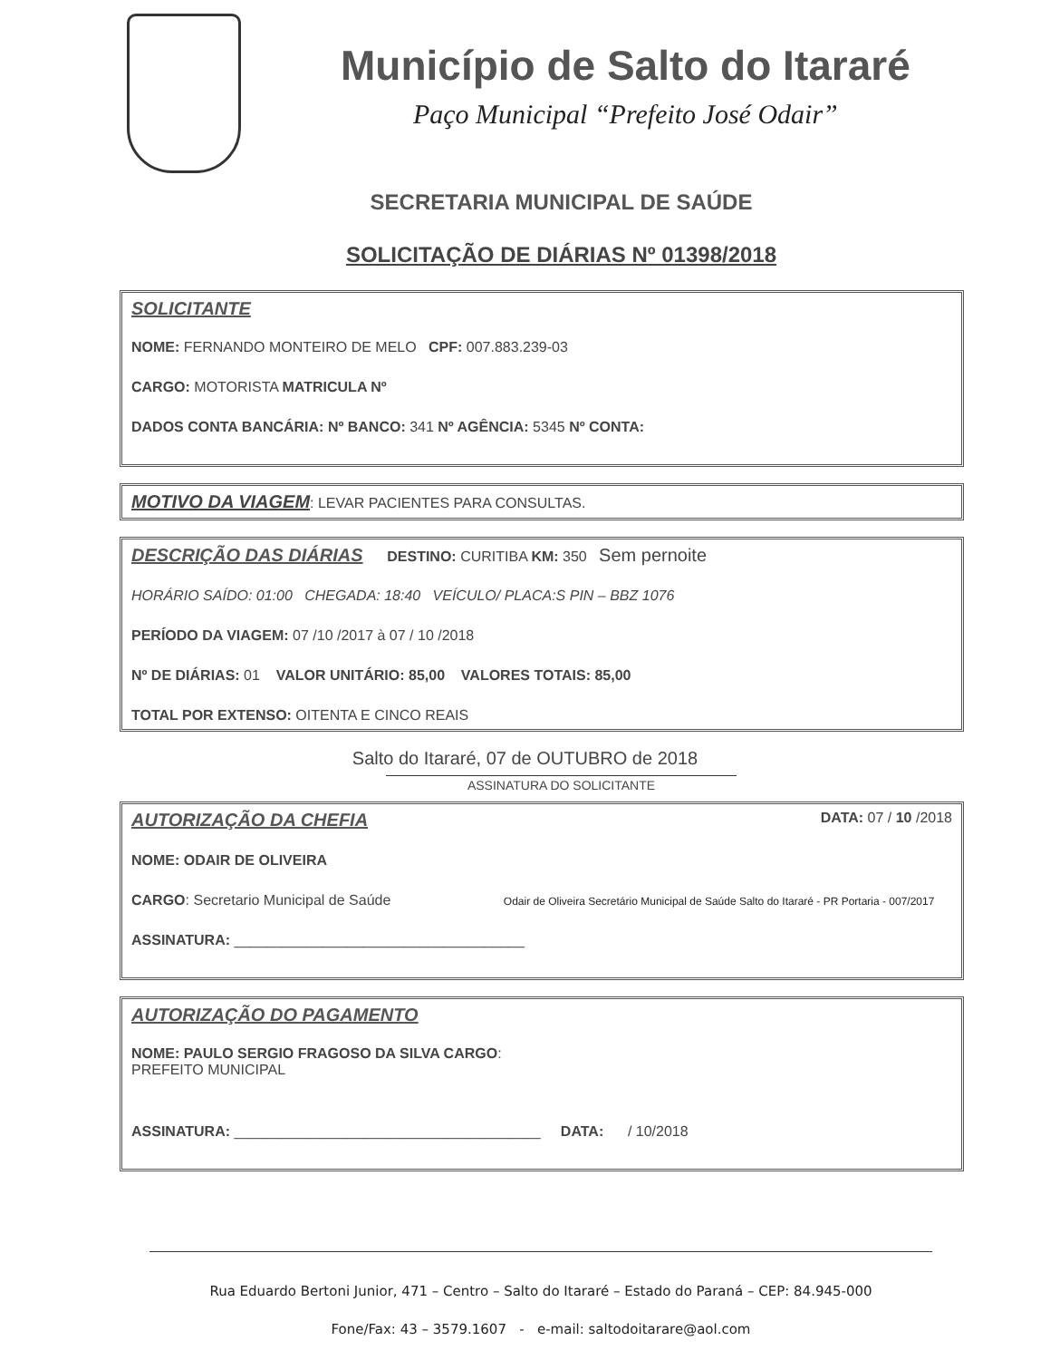Município de Salto do Itararé
Paço Municipal “Prefeito José Odair”
SECRETARIA MUNICIPAL DE SAÚDE
SOLICITAÇÃO DE DIÁRIAS Nº 01398/2018
SOLICITANTE
NOME: FERNANDO MONTEIRO DE MELO CPF: 007.883.239-03
CARGO: MOTORISTA MATRICULA Nº
DADOS CONTA BANCÁRIA: Nº BANCO: 341 Nº AGÊNCIA: 5345 Nº CONTA:
MOTIVO DA VIAGEM: LEVAR PACIENTES PARA CONSULTAS.
DESCRIÇÃO DAS DIÁRIAS
DESTINO: CURITIBA KM: 350 Sem pernoite
HORÁRIO SAÍDO: 01:00 CHEGADA: 18:40 VEÍCULO/ PLACA:S PIN – BBZ 1076
PERÍODO DA VIAGEM: 07 /10 /2017 à 07 / 10 /2018
Nº DE DIÁRIAS: 01 VALOR UNITÁRIO: 85,00 VALORES TOTAIS: 85,00
TOTAL POR EXTENSO: OITENTA E CINCO REAIS
Salto do Itararé, 07 de OUTUBRO de 2018
ASSINATURA DO SOLICITANTE
AUTORIZAÇÃO DA CHEFIA
DATA: 07 / 10 /2018
NOME: ODAIR DE OLIVEIRA
CARGO: Secretario Municipal de Saúde Odair de Oliveira Secretário Municipal de Saúde Salto do Itararé - PR Portaria - 007/2017
ASSINATURA: ____________________________________
AUTORIZAÇÃO DO PAGAMENTO
NOME: PAULO SERGIO FRAGOSO DA SILVA CARGO:
PREFEITO MUNICIPAL
ASSINATURA: ______________________________________ DATA: / 10/2018
Rua Eduardo Bertoni Junior, 471 – Centro – Salto do Itararé – Estado do Paraná – CEP: 84.945-000
Fone/Fax: 43 – 3579.1607 - e-mail: saltodoitarare@aol.com